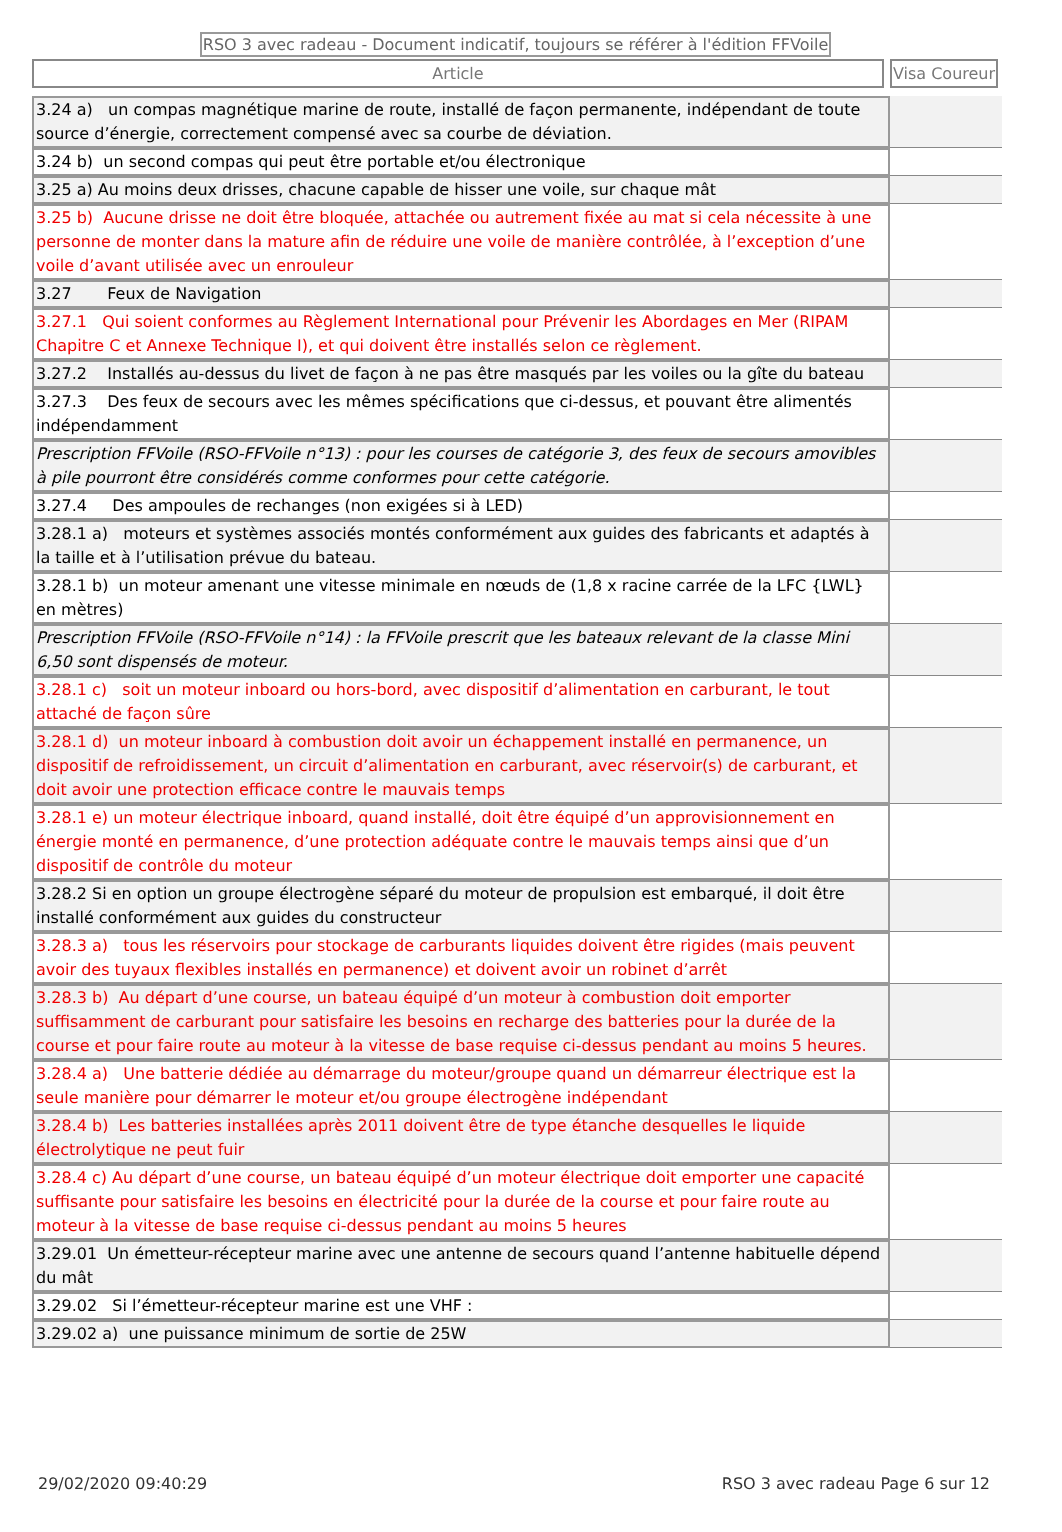RSO 3 avec radeau - Document indicatif, toujours se référer à l'édition FFVoile
Article Visa Coureur
| 3.24 a) un compas magnétique marine de route, installé de façon permanente, indépendant de toute source d’énergie, correctement compensé avec sa courbe de déviation. | |
| 3.24 b) un second compas qui peut être portable et/ou électronique | |
| 3.25 a) Au moins deux drisses, chacune capable de hisser une voile, sur chaque mât | |
| 3.25 b) Aucune drisse ne doit être bloquée, attachée ou autrement fixée au mat si cela nécessite à une personne de monter dans la mature afin de réduire une voile de manière contrôlée, à l’exception d’une voile d’avant utilisée avec un enrouleur | |
| 3.27 Feux de Navigation | |
| 3.27.1 Qui soient conformes au Règlement International pour Prévenir les Abordages en Mer (RIPAM Chapitre C et Annexe Technique I), et qui doivent être installés selon ce règlement. | |
| 3.27.2 Installés au-dessus du livet de façon à ne pas être masqués par les voiles ou la gîte du bateau | |
| 3.27.3 Des feux de secours avec les mêmes spécifications que ci-dessus, et pouvant être alimentés indépendamment | |
| Prescription FFVoile (RSO-FFVoile n°13) : pour les courses de catégorie 3, des feux de secours amovibles à pile pourront être considérés comme conformes pour cette catégorie. | |
| 3.27.4 Des ampoules de rechanges (non exigées si à LED) | |
| 3.28.1 a) moteurs et systèmes associés montés conformément aux guides des fabricants et adaptés à la taille et à l’utilisation prévue du bateau. | |
| 3.28.1 b) un moteur amenant une vitesse minimale en nœuds de (1,8 x racine carrée de la LFC {LWL} en mètres) | |
| Prescription FFVoile (RSO-FFVoile n°14) : la FFVoile prescrit que les bateaux relevant de la classe Mini 6,50 sont dispensés de moteur. | |
| 3.28.1 c) soit un moteur inboard ou hors-bord, avec dispositif d’alimentation en carburant, le tout attaché de façon sûre | |
| 3.28.1 d) un moteur inboard à combustion doit avoir un échappement installé en permanence, un dispositif de refroidissement, un circuit d’alimentation en carburant, avec réservoir(s) de carburant, et doit avoir une protection efficace contre le mauvais temps | |
| 3.28.1 e) un moteur électrique inboard, quand installé, doit être équipé d’un approvisionnement en énergie monté en permanence, d’une protection adéquate contre le mauvais temps ainsi que d’un dispositif de contrôle du moteur | |
| 3.28.2 Si en option un groupe électrogène séparé du moteur de propulsion est embarqué, il doit être installé conformément aux guides du constructeur | |
| 3.28.3 a) tous les réservoirs pour stockage de carburants liquides doivent être rigides (mais peuvent avoir des tuyaux flexibles installés en permanence) et doivent avoir un robinet d’arrêt | |
| 3.28.3 b) Au départ d’une course, un bateau équipé d’un moteur à combustion doit emporter suffisamment de carburant pour satisfaire les besoins en recharge des batteries pour la durée de la course et pour faire route au moteur à la vitesse de base requise ci-dessus pendant au moins 5 heures. | |
| 3.28.4 a) Une batterie dédiée au démarrage du moteur/groupe quand un démarreur électrique est la seule manière pour démarrer le moteur et/ou groupe électrogène indépendant | |
| 3.28.4 b) Les batteries installées après 2011 doivent être de type étanche desquelles le liquide électrolytique ne peut fuir | |
| 3.28.4 c) Au départ d’une course, un bateau équipé d’un moteur électrique doit emporter une capacité suffisante pour satisfaire les besoins en électricité pour la durée de la course et pour faire route au moteur à la vitesse de base requise ci-dessus pendant au moins 5 heures | |
| 3.29.01 Un émetteur-récepteur marine avec une antenne de secours quand l’antenne habituelle dépend du mât | |
| 3.29.02 Si l’émetteur-récepteur marine est une VHF : | |
| 3.29.02 a) une puissance minimum de sortie de 25W | |
29/02/2020 09:40:29 RSO 3 avec radeau Page 6 sur 12